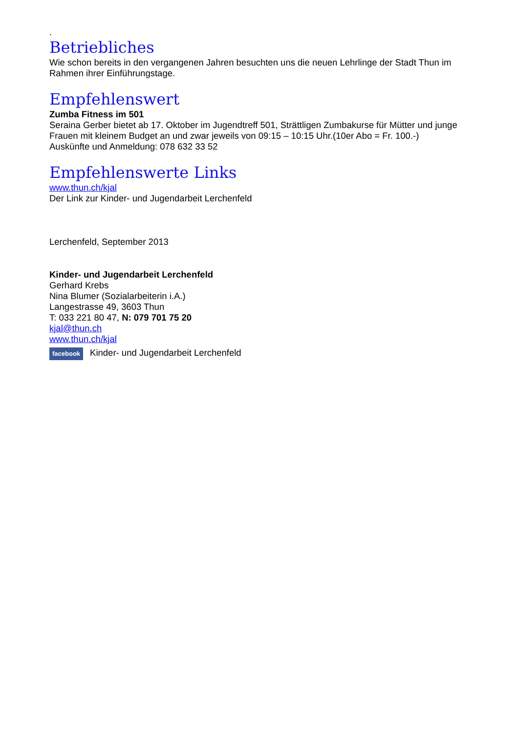.
Betriebliches
Wie schon bereits in den vergangenen Jahren besuchten uns die neuen Lehrlinge der Stadt Thun im Rahmen ihrer Einführungstage.
Empfehlenswert
Zumba Fitness im 501
Seraina Gerber bietet ab 17. Oktober im Jugendtreff 501, Strättligen Zumbakurse für Mütter und junge Frauen mit kleinem Budget an und zwar jeweils von 09:15 – 10:15 Uhr.(10er Abo = Fr. 100.-)
Auskünfte und Anmeldung: 078 632 33 52
Empfehlenswerte Links
www.thun.ch/kjal
Der Link zur Kinder- und Jugendarbeit Lerchenfeld
Lerchenfeld, September 2013
Kinder- und Jugendarbeit Lerchenfeld
Gerhard Krebs
Nina Blumer (Sozialarbeiterin i.A.)
Langestrasse 49, 3603 Thun
T: 033 221 80 47, N: 079 701 75 20
kjal@thun.ch
www.thun.ch/kjal
facebook Kinder- und Jugendarbeit Lerchenfeld